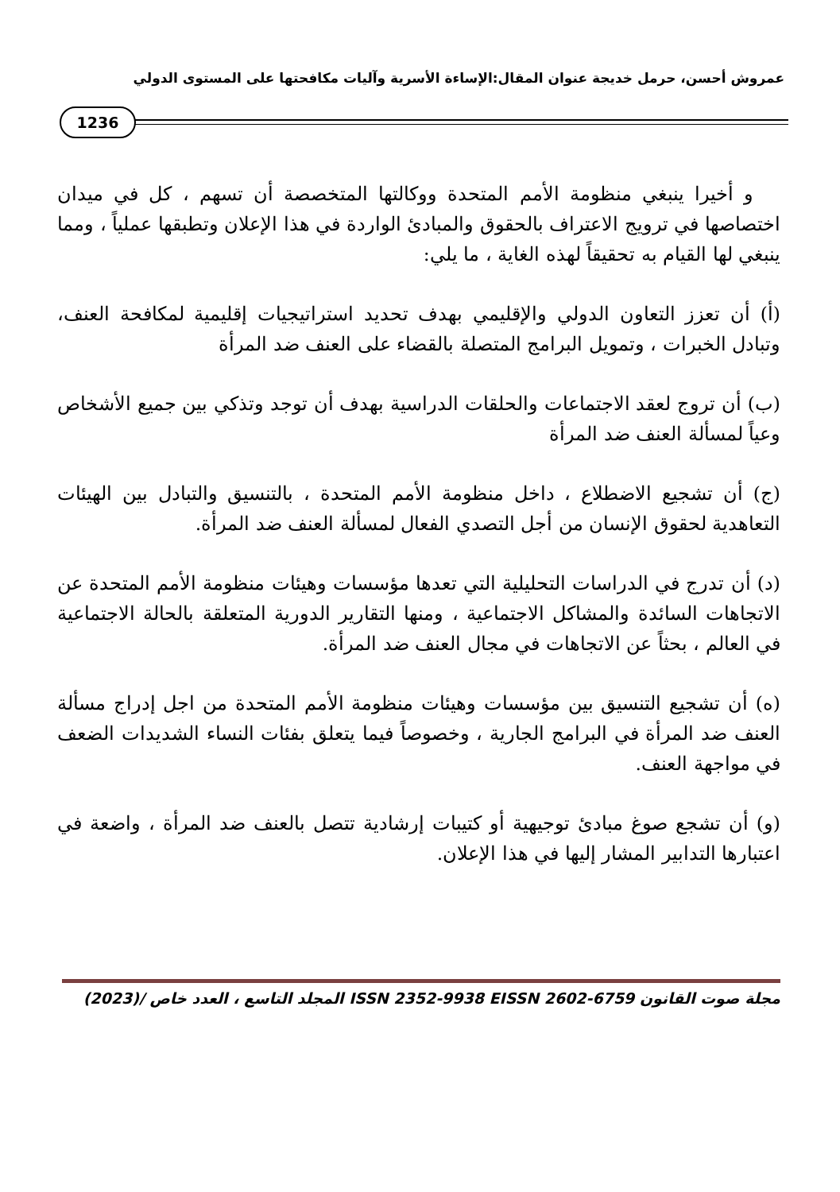عمروش أحسن، حرمل خديجة عنوان المقال:الإساءة الأسرية وآليات مكافحتها على المستوى الدولي
1236
و أخيرا ينبغي منظومة الأمم المتحدة ووكالتها المتخصصة أن تسهم ، كل في ميدان اختصاصها في ترويج الاعتراف بالحقوق والمبادئ الواردة في هذا الإعلان وتطبقها عملياً ، ومما ينبغي لها القيام به تحقيقاً لهذه الغاية ، ما يلي:
(أ) أن تعزز التعاون الدولي والإقليمي بهدف تحديد استراتيجيات إقليمية لمكافحة العنف، وتبادل الخبرات ، وتمويل البرامج المتصلة بالقضاء على العنف ضد المرأة
(ب) أن تروج لعقد الاجتماعات والحلقات الدراسية بهدف أن توجد وتذكي بين جميع الأشخاص وعياً لمسألة العنف ضد المرأة
(ج) أن تشجيع الاضطلاع ، داخل منظومة الأمم المتحدة ، بالتنسيق والتبادل بين الهيئات التعاهدية لحقوق الإنسان من أجل التصدي الفعال لمسألة العنف ضد المرأة.
(د) أن تدرج في الدراسات التحليلية التي تعدها مؤسسات وهيئات منظومة الأمم المتحدة عن الاتجاهات السائدة والمشاكل الاجتماعية ، ومنها التقارير الدورية المتعلقة بالحالة الاجتماعية في العالم ، بحثاً عن الاتجاهات في مجال العنف ضد المرأة.
(ه) أن تشجيع التنسيق بين مؤسسات وهيئات منظومة الأمم المتحدة من اجل إدراج مسألة العنف ضد المرأة في البرامج الجارية ، وخصوصاً فيما يتعلق بفئات النساء الشديدات الضعف في مواجهة العنف.
(و) أن تشجع صوغ مبادئ توجيهية أو كتيبات إرشادية تتصل بالعنف ضد المرأة ، واضعة في اعتبارها التدابير المشار إليها في هذا الإعلان.
مجلة صوت القانون ISSN 2352-9938 EISSN 2602-6759 المجلد التاسع ، العدد خاص /(2023)